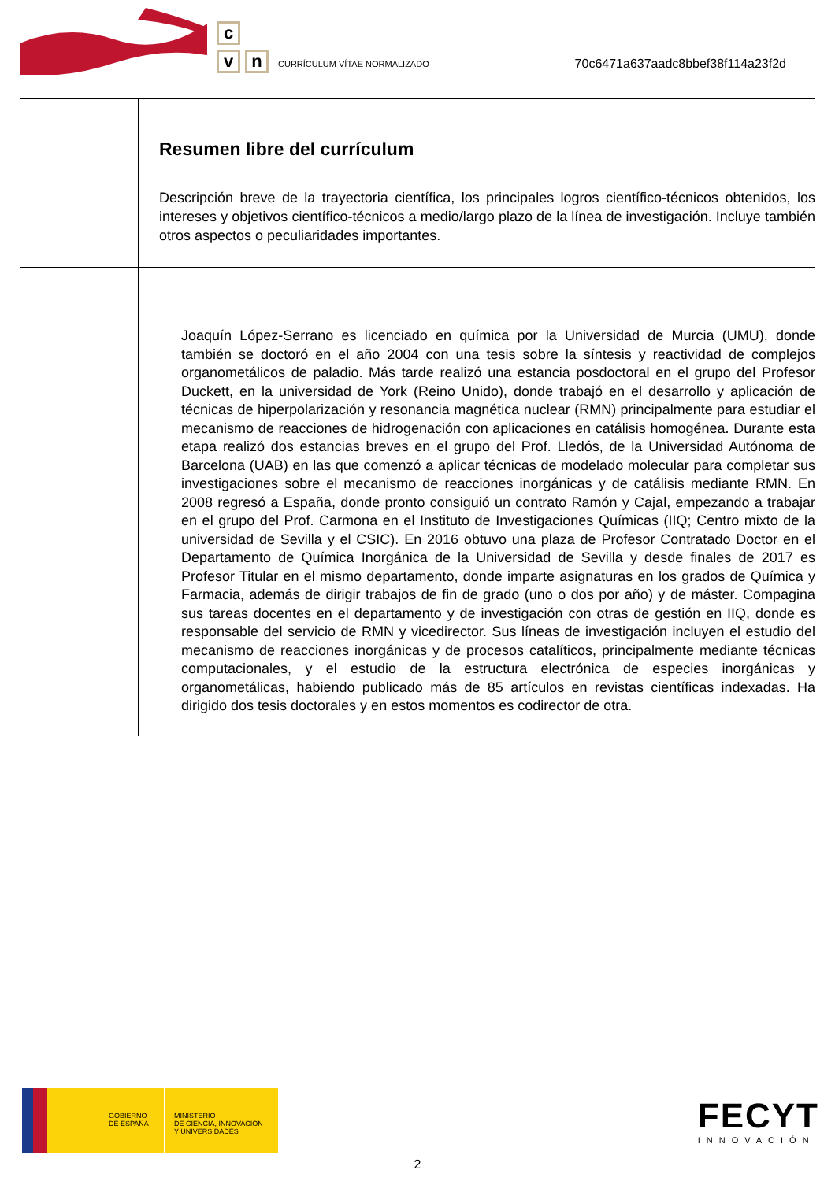c
v
n
CURRÍCULUM VÍTAE NORMALIZADO
70c6471a637aadc8bbef38f114a23f2d
Resumen libre del currículum
Descripción breve de la trayectoria científica, los principales logros científico-técnicos obtenidos, los intereses y objetivos científico-técnicos a medio/largo plazo de la línea de investigación. Incluye también otros aspectos o peculiaridades importantes.
Joaquín López-Serrano es licenciado en química por la Universidad de Murcia (UMU), donde también se doctoró en el año 2004 con una tesis sobre la síntesis y reactividad de complejos organometálicos de paladio. Más tarde realizó una estancia posdoctoral en el grupo del Profesor Duckett, en la universidad de York (Reino Unido), donde trabajó en el desarrollo y aplicación de técnicas de hiperpolarización y resonancia magnética nuclear (RMN) principalmente para estudiar el mecanismo de reacciones de hidrogenación con aplicaciones en catálisis homogénea. Durante esta etapa realizó dos estancias breves en el grupo del Prof. Lledós, de la Universidad Autónoma de Barcelona (UAB) en las que comenzó a aplicar técnicas de modelado molecular para completar sus investigaciones sobre el mecanismo de reacciones inorgánicas y de catálisis mediante RMN. En 2008 regresó a España, donde pronto consiguió un contrato Ramón y Cajal, empezando a trabajar en el grupo del Prof. Carmona en el Instituto de Investigaciones Químicas (IIQ; Centro mixto de la universidad de Sevilla y el CSIC). En 2016 obtuvo una plaza de Profesor Contratado Doctor en el Departamento de Química Inorgánica de la Universidad de Sevilla y desde finales de 2017 es Profesor Titular en el mismo departamento, donde imparte asignaturas en los grados de Química y Farmacia, además de dirigir trabajos de fin de grado (uno o dos por año) y de máster. Compagina sus tareas docentes en el departamento y de investigación con otras de gestión en IIQ, donde es responsable del servicio de RMN y vicedirector. Sus líneas de investigación incluyen el estudio del mecanismo de reacciones inorgánicas y de procesos catalíticos, principalmente mediante técnicas computacionales, y el estudio de la estructura electrónica de especies inorgánicas y organometálicas, habiendo publicado más de 85 artículos en revistas científicas indexadas. Ha dirigido dos tesis doctorales y en estos momentos es codirector de otra.
GOBIERNO
DE ESPAÑA
MINISTERIO
DE CIENCIA, INNOVACIÓN
Y UNIVERSIDADES
FECYT
INNOVACIÓN
2